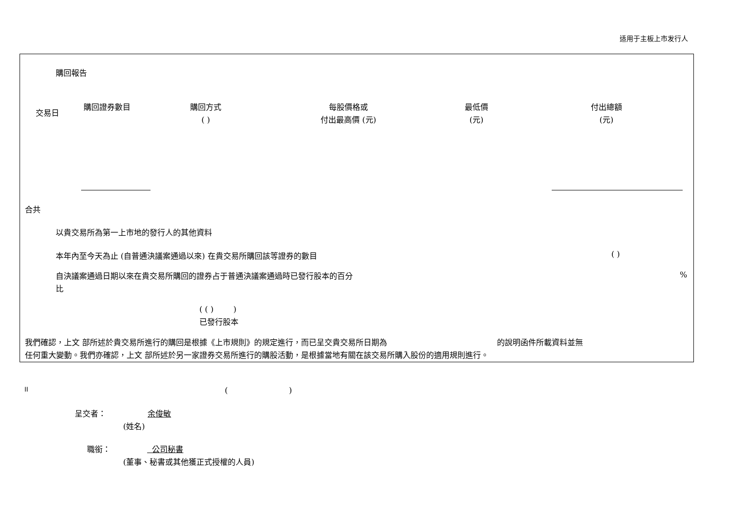适用于主板上市发行人
購回報告
| 交易日 | 購回證券數目 | 購回方式 ( ) | 每股價格或 付出最高價 (元) | 最低價 (元) | 付出總額 (元) |
| --- | --- | --- | --- | --- | --- |
合共
以貴交易所為第一上市地的發行人的其他資料
本年內至今天為止 (自普通決議案通過以來) 在貴交易所購回該等證券的數目 ( )
自決議案通過日期以來在貴交易所購回的證券占于普通決議案通過時已發行股本的百分
比
%
( ( ) )
已發行股本
我們確認，上文 部所述於貴交易所進行的購回是根據《上市規則》的規定進行，而已呈交貴交易所日期為 的說明函件所載資料並無
任何重大變動。我們亦確認，上文 部所述於另一家證券交易所進行的購股活動，是根據當地有關在該交易所購入股份的適用規則進行。
II ( )
呈交者： 余俊敏
(姓名)
職銜： 公司秘書
(董事、秘書或其他獲正式授權的人員)